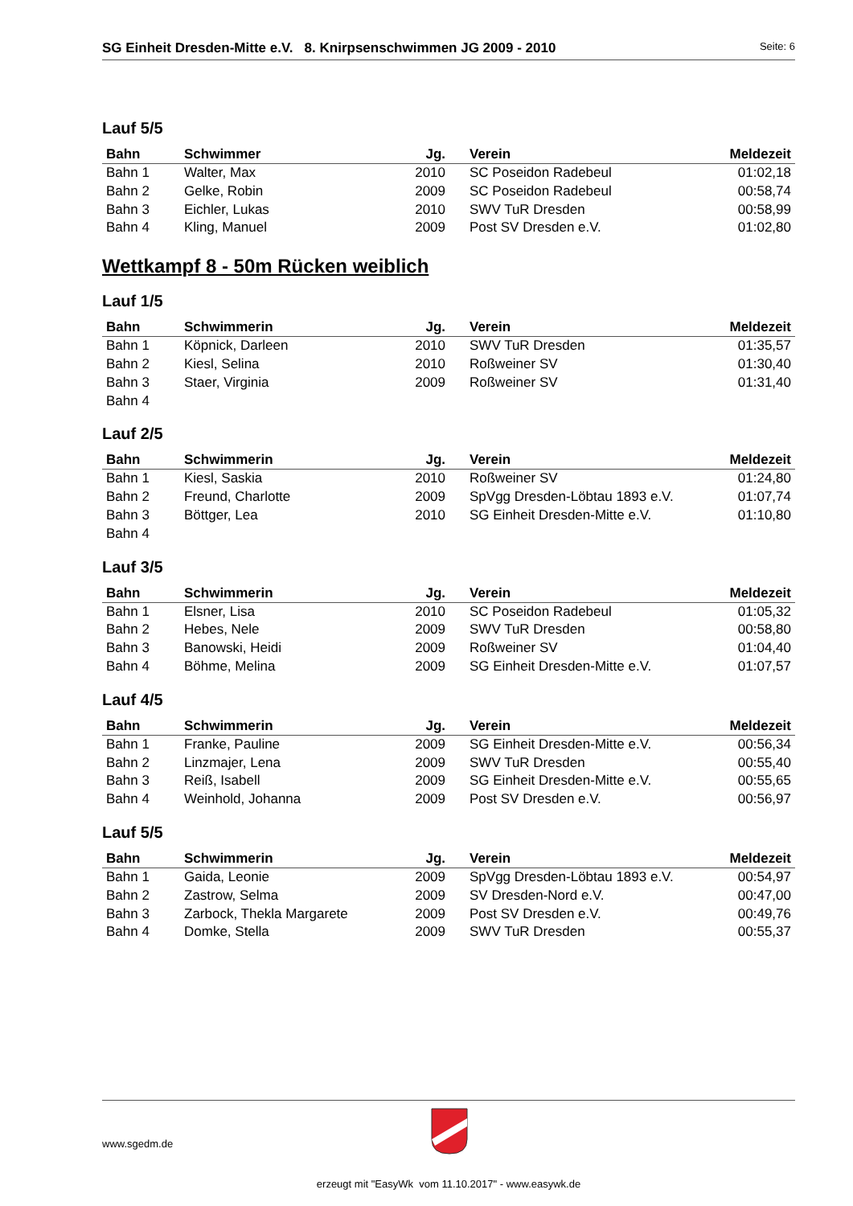SG Einheit Dresden-Mitte e.V. 8. Knirpsenschwimmen JG 2009 - 2010
Seite: 6
Lauf 5/5
| Bahn | Schwimmer | Jg. | Verein | Meldezeit |
| --- | --- | --- | --- | --- |
| Bahn 1 | Walter, Max | 2010 | SC Poseidon Radebeul | 01:02,18 |
| Bahn 2 | Gelke, Robin | 2009 | SC Poseidon Radebeul | 00:58,74 |
| Bahn 3 | Eichler, Lukas | 2010 | SWV TuR Dresden | 00:58,99 |
| Bahn 4 | Kling, Manuel | 2009 | Post SV Dresden e.V. | 01:02,80 |
Wettkampf 8 - 50m Rücken weiblich
Lauf 1/5
| Bahn | Schwimmerin | Jg. | Verein | Meldezeit |
| --- | --- | --- | --- | --- |
| Bahn 1 | Köpnick, Darleen | 2010 | SWV TuR Dresden | 01:35,57 |
| Bahn 2 | Kiesl, Selina | 2010 | Roßweiner SV | 01:30,40 |
| Bahn 3 | Staer, Virginia | 2009 | Roßweiner SV | 01:31,40 |
| Bahn 4 | | | | |
Lauf 2/5
| Bahn | Schwimmerin | Jg. | Verein | Meldezeit |
| --- | --- | --- | --- | --- |
| Bahn 1 | Kiesl, Saskia | 2010 | Roßweiner SV | 01:24,80 |
| Bahn 2 | Freund, Charlotte | 2009 | SpVgg Dresden-Löbtau 1893 e.V. | 01:07,74 |
| Bahn 3 | Böttger, Lea | 2010 | SG Einheit Dresden-Mitte e.V. | 01:10,80 |
| Bahn 4 | | | | |
Lauf 3/5
| Bahn | Schwimmerin | Jg. | Verein | Meldezeit |
| --- | --- | --- | --- | --- |
| Bahn 1 | Elsner, Lisa | 2010 | SC Poseidon Radebeul | 01:05,32 |
| Bahn 2 | Hebes, Nele | 2009 | SWV TuR Dresden | 00:58,80 |
| Bahn 3 | Banowski, Heidi | 2009 | Roßweiner SV | 01:04,40 |
| Bahn 4 | Böhme, Melina | 2009 | SG Einheit Dresden-Mitte e.V. | 01:07,57 |
Lauf 4/5
| Bahn | Schwimmerin | Jg. | Verein | Meldezeit |
| --- | --- | --- | --- | --- |
| Bahn 1 | Franke, Pauline | 2009 | SG Einheit Dresden-Mitte e.V. | 00:56,34 |
| Bahn 2 | Linzmajer, Lena | 2009 | SWV TuR Dresden | 00:55,40 |
| Bahn 3 | Reiß, Isabell | 2009 | SG Einheit Dresden-Mitte e.V. | 00:55,65 |
| Bahn 4 | Weinhold, Johanna | 2009 | Post SV Dresden e.V. | 00:56,97 |
Lauf 5/5
| Bahn | Schwimmerin | Jg. | Verein | Meldezeit |
| --- | --- | --- | --- | --- |
| Bahn 1 | Gaida, Leonie | 2009 | SpVgg Dresden-Löbtau 1893 e.V. | 00:54,97 |
| Bahn 2 | Zastrow, Selma | 2009 | SV Dresden-Nord e.V. | 00:47,00 |
| Bahn 3 | Zarbock, Thekla Margarete | 2009 | Post SV Dresden e.V. | 00:49,76 |
| Bahn 4 | Domke, Stella | 2009 | SWV TuR Dresden | 00:55,37 |
www.sgedm.de
erzeugt mit "EasyWk vom 11.10.2017" - www.easywk.de